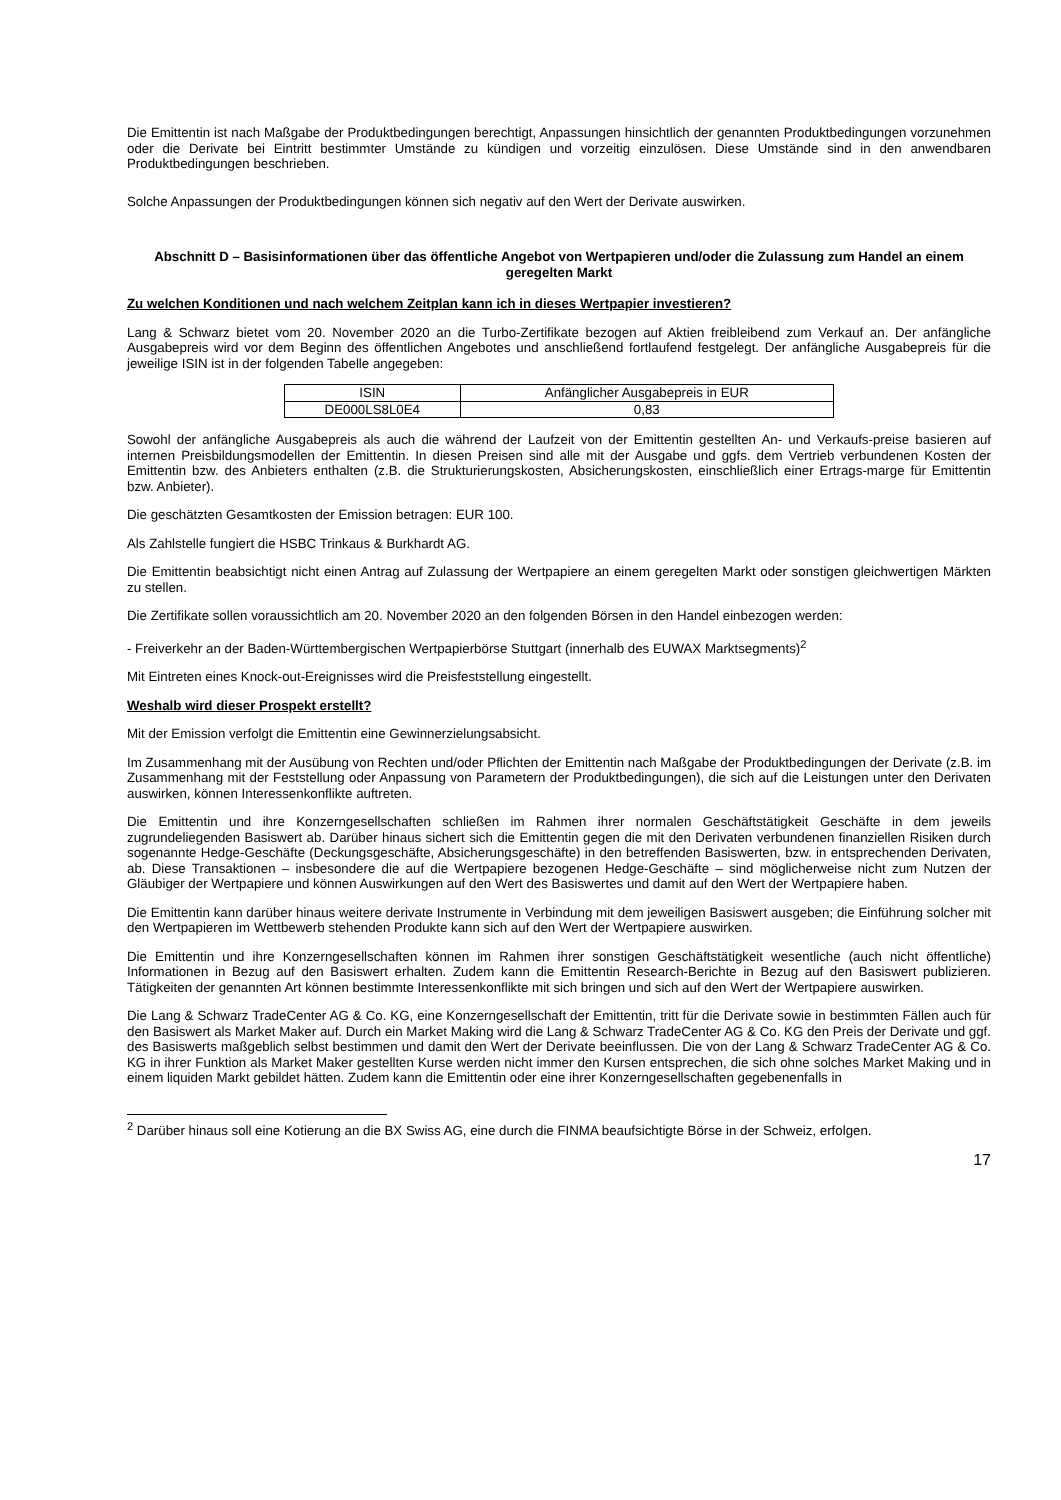Die Emittentin ist nach Maßgabe der Produktbedingungen berechtigt, Anpassungen hinsichtlich der genannten Produktbedingungen vorzunehmen oder die Derivate bei Eintritt bestimmter Umstände zu kündigen und vorzeitig einzulösen. Diese Umstände sind in den anwendbaren Produktbedingungen beschrieben.
Solche Anpassungen der Produktbedingungen können sich negativ auf den Wert der Derivate auswirken.
Abschnitt D – Basisinformationen über das öffentliche Angebot von Wertpapieren und/oder die Zulassung zum Handel an einem geregelten Markt
Zu welchen Konditionen und nach welchem Zeitplan kann ich in dieses Wertpapier investieren?
Lang & Schwarz bietet vom 20. November 2020 an die Turbo-Zertifikate bezogen auf Aktien freibleibend zum Verkauf an. Der anfängliche Ausgabepreis wird vor dem Beginn des öffentlichen Angebotes und anschließend fortlaufend festgelegt. Der anfängliche Ausgabepreis für die jeweilige ISIN ist in der folgenden Tabelle angegeben:
| ISIN | Anfänglicher Ausgabepreis in EUR |
| --- | --- |
| DE000LS8L0E4 | 0,83 |
Sowohl der anfängliche Ausgabepreis als auch die während der Laufzeit von der Emittentin gestellten An- und Verkaufs-preise basieren auf internen Preisbildungsmodellen der Emittentin. In diesen Preisen sind alle mit der Ausgabe und ggfs. dem Vertrieb verbundenen Kosten der Emittentin bzw. des Anbieters enthalten (z.B. die Strukturierungskosten, Absicherungskosten, einschließlich einer Ertrags-marge für Emittentin bzw. Anbieter).
Die geschätzten Gesamtkosten der Emission betragen: EUR 100.
Als Zahlstelle fungiert die HSBC Trinkaus & Burkhardt AG.
Die Emittentin beabsichtigt nicht einen Antrag auf Zulassung der Wertpapiere an einem geregelten Markt oder sonstigen gleichwertigen Märkten zu stellen.
Die Zertifikate sollen voraussichtlich am 20. November 2020 an den folgenden Börsen in den Handel einbezogen werden:
- Freiverkehr an der Baden-Württembergischen Wertpapierbörse Stuttgart (innerhalb des EUWAX Marktsegments)<sup>2</sup>
Mit Eintreten eines Knock-out-Ereignisses wird die Preisfeststellung eingestellt.
Weshalb wird dieser Prospekt erstellt?
Mit der Emission verfolgt die Emittentin eine Gewinnerzielungsabsicht.
Im Zusammenhang mit der Ausübung von Rechten und/oder Pflichten der Emittentin nach Maßgabe der Produktbedingungen der Derivate (z.B. im Zusammenhang mit der Feststellung oder Anpassung von Parametern der Produktbedingungen), die sich auf die Leistungen unter den Derivaten auswirken, können Interessenkonflikte auftreten.
Die Emittentin und ihre Konzerngesellschaften schließen im Rahmen ihrer normalen Geschäftstätigkeit Geschäfte in dem jeweils zugrundeliegenden Basiswert ab. Darüber hinaus sichert sich die Emittentin gegen die mit den Derivaten verbundenen finanziellen Risiken durch sogenannte Hedge-Geschäfte (Deckungsgeschäfte, Absicherungsgeschäfte) in den betreffenden Basiswerten, bzw. in entsprechenden Derivaten, ab. Diese Transaktionen – insbesondere die auf die Wertpapiere bezogenen Hedge-Geschäfte – sind möglicherweise nicht zum Nutzen der Gläubiger der Wertpapiere und können Auswirkungen auf den Wert des Basiswertes und damit auf den Wert der Wertpapiere haben.
Die Emittentin kann darüber hinaus weitere derivate Instrumente in Verbindung mit dem jeweiligen Basiswert ausgeben; die Einführung solcher mit den Wertpapieren im Wettbewerb stehenden Produkte kann sich auf den Wert der Wertpapiere auswirken.
Die Emittentin und ihre Konzerngesellschaften können im Rahmen ihrer sonstigen Geschäftstätigkeit wesentliche (auch nicht öffentliche) Informationen in Bezug auf den Basiswert erhalten. Zudem kann die Emittentin Research-Berichte in Bezug auf den Basiswert publizieren. Tätigkeiten der genannten Art können bestimmte Interessenkonflikte mit sich bringen und sich auf den Wert der Wertpapiere auswirken.
Die Lang & Schwarz TradeCenter AG & Co. KG, eine Konzerngesellschaft der Emittentin, tritt für die Derivate sowie in bestimmten Fällen auch für den Basiswert als Market Maker auf. Durch ein Market Making wird die Lang & Schwarz TradeCenter AG & Co. KG den Preis der Derivate und ggf. des Basiswerts maßgeblich selbst bestimmen und damit den Wert der Derivate beeinflussen. Die von der Lang & Schwarz TradeCenter AG & Co. KG in ihrer Funktion als Market Maker gestellten Kurse werden nicht immer den Kursen entsprechen, die sich ohne solches Market Making und in einem liquiden Markt gebildet hätten. Zudem kann die Emittentin oder eine ihrer Konzerngesellschaften gegebenenfalls in
<sup>2</sup> Darüber hinaus soll eine Kotierung an die BX Swiss AG, eine durch die FINMA beaufsichtigte Börse in der Schweiz, erfolgen.
17